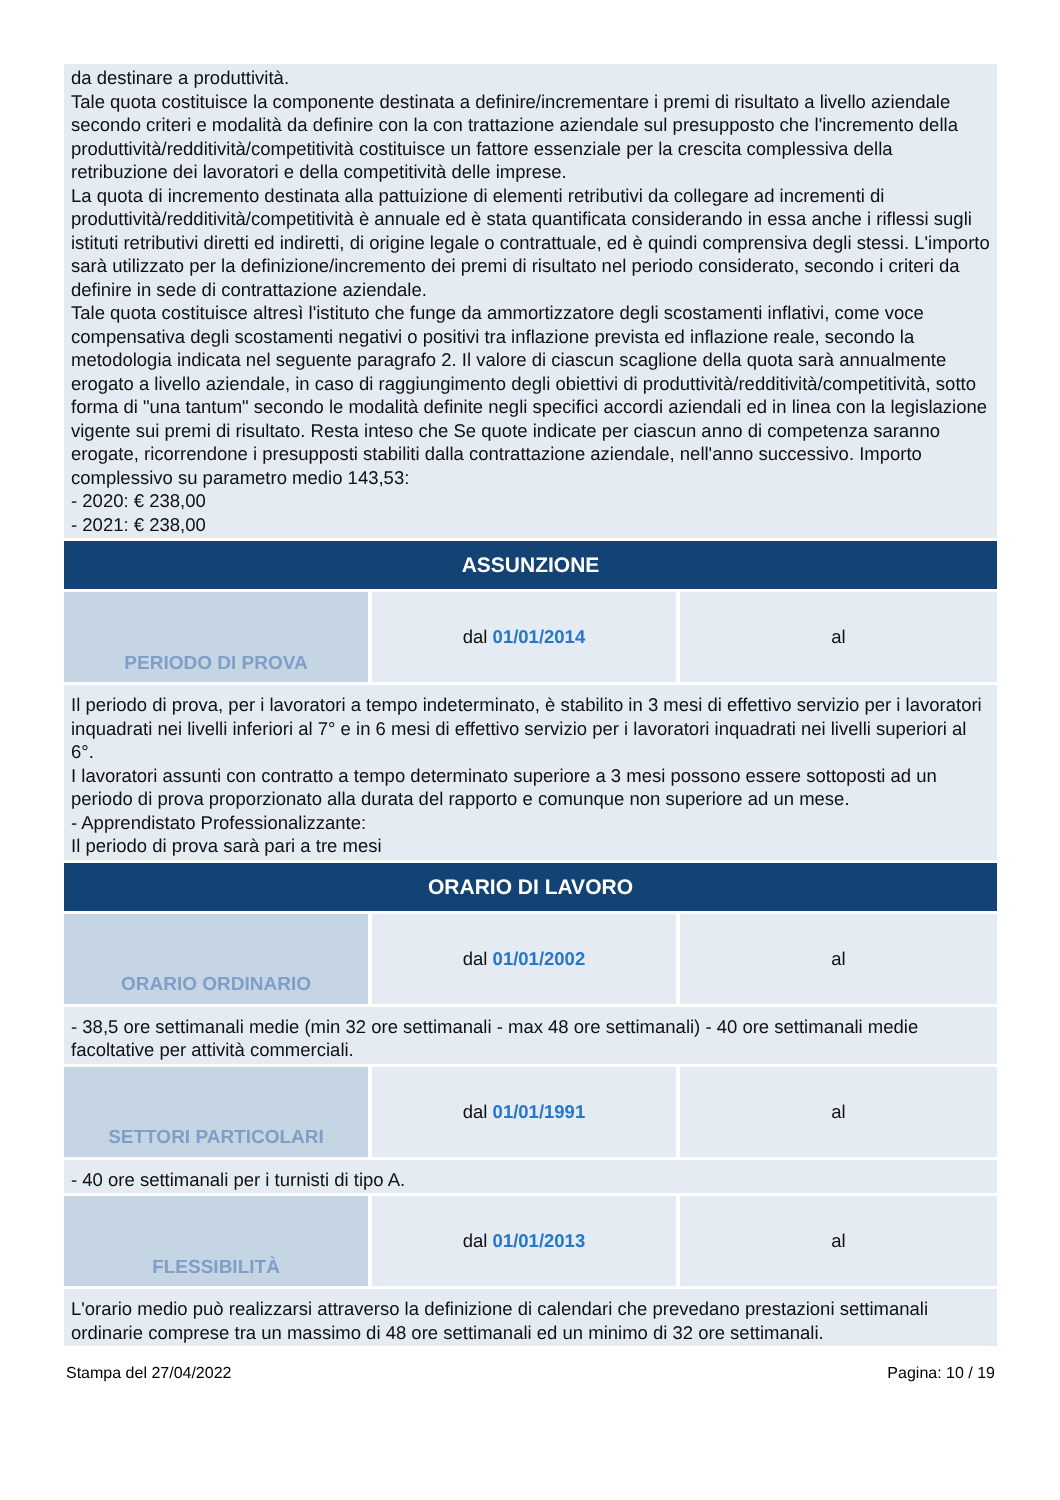| da destinare a produttività. Tale quota costituisce la componente destinata a definire/incrementare i premi di risultato a livello aziendale secondo criteri e modalità da definire con la con trattazione aziendale sul presupposto che l'incremento della produttività/redditività/competitività costituisce un fattore essenziale per la crescita complessiva della retribuzione dei lavoratori e della competitività delle imprese. La quota di incremento destinata alla pattuizione di elementi retributivi da collegare ad incrementi di produttività/redditività/competitività è annuale ed è stata quantificata considerando in essa anche i riflessi sugli istituti retributivi diretti ed indiretti, di origine legale o contrattuale, ed è quindi comprensiva degli stessi. L'importo sarà utilizzato per la definizione/incremento dei premi di risultato nel periodo considerato, secondo i criteri da definire in sede di contrattazione aziendale. Tale quota costituisce altresì l'istituto che funge da ammortizzatore degli scostamenti inflativi, come voce compensativa degli scostamenti negativi o positivi tra inflazione prevista ed inflazione reale, secondo la metodologia indicata nel seguente paragrafo 2. Il valore di ciascun scaglione della quota sarà annualmente erogato a livello aziendale, in caso di raggiungimento degli obiettivi di produttività/redditività/competitività, sotto forma di "una tantum" secondo le modalità definite negli specifici accordi aziendali ed in linea con la legislazione vigente sui premi di risultato. Resta inteso che Se quote indicate per ciascun anno di competenza saranno erogate, ricorrendone i presupposti stabiliti dalla contrattazione aziendale, nell'anno successivo. Importo complessivo su parametro medio 143,53: - 2020: € 238,00 - 2021: € 238,00 | | |
| ASSUNZIONE | | |
| PERIODO DI PROVA | dal 01/01/2014 | al |
| Il periodo di prova, per i lavoratori a tempo indeterminato, è stabilito in 3 mesi di effettivo servizio per i lavoratori inquadrati nei livelli inferiori al 7° e in 6 mesi di effettivo servizio per i lavoratori inquadrati nei livelli superiori al 6°. I lavoratori assunti con contratto a tempo determinato superiore a 3 mesi possono essere sottoposti ad un periodo di prova proporzionato alla durata del rapporto e comunque non superiore ad un mese. - Apprendistato Professionalizzante: Il periodo di prova sarà pari a tre mesi | | |
| ORARIO DI LAVORO | | |
| ORARIO ORDINARIO | dal 01/01/2002 | al |
| - 38,5 ore settimanali medie (min 32 ore settimanali - max 48 ore settimanali) - 40 ore settimanali medie facoltative per attività commerciali. | | |
| SETTORI PARTICOLARI | dal 01/01/1991 | al |
| - 40 ore settimanali per i turnisti di tipo A. | | |
| FLESSIBILITÀ | dal 01/01/2013 | al |
| L'orario medio può realizzarsi attraverso la definizione di calendari che prevedano prestazioni settimanali ordinarie comprese tra un massimo di 48 ore settimanali ed un minimo di 32 ore settimanali. | | |
Stampa del 27/04/2022 Pagina: 10 / 19